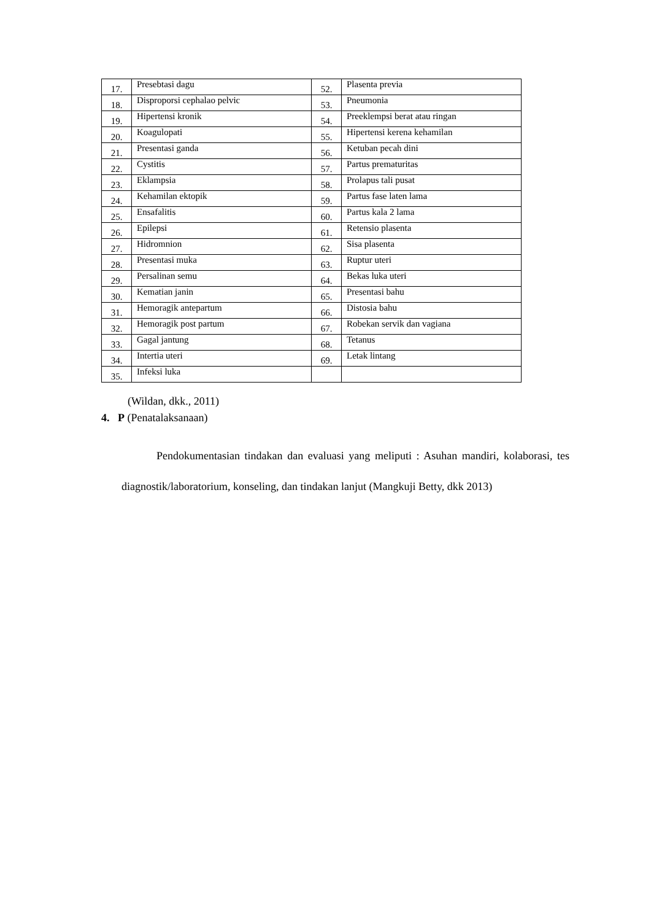| 17. | Presebtasi dagu | 52. | Plasenta previa |
| 18. | Disproporsi cephalao pelvic | 53. | Pneumonia |
| 19. | Hipertensi kronik | 54. | Preeklempsi berat atau ringan |
| 20. | Koagulopati | 55. | Hipertensi kerena kehamilan |
| 21. | Presentasi ganda | 56. | Ketuban pecah dini |
| 22. | Cystitis | 57. | Partus prematuritas |
| 23. | Eklampsia | 58. | Prolapus tali pusat |
| 24. | Kehamilan ektopik | 59. | Partus fase laten lama |
| 25. | Ensafalitis | 60. | Partus kala 2 lama |
| 26. | Epilepsi | 61. | Retensio plasenta |
| 27. | Hidromnion | 62. | Sisa plasenta |
| 28. | Presentasi muka | 63. | Ruptur uteri |
| 29. | Persalinan semu | 64. | Bekas luka uteri |
| 30. | Kematian janin | 65. | Presentasi bahu |
| 31. | Hemoragik antepartum | 66. | Distosia bahu |
| 32. | Hemoragik post partum | 67. | Robekan servik dan vagiana |
| 33. | Gagal jantung | 68. | Tetanus |
| 34. | Intertia uteri | 69. | Letak lintang |
| 35. | Infeksi luka | | |
(Wildan, dkk., 2011)
4. P (Penatalaksanaan)
Pendokumentasian tindakan dan evaluasi yang meliputi : Asuhan mandiri, kolaborasi, tes diagnostik/laboratorium, konseling, dan tindakan lanjut (Mangkuji Betty, dkk 2013)